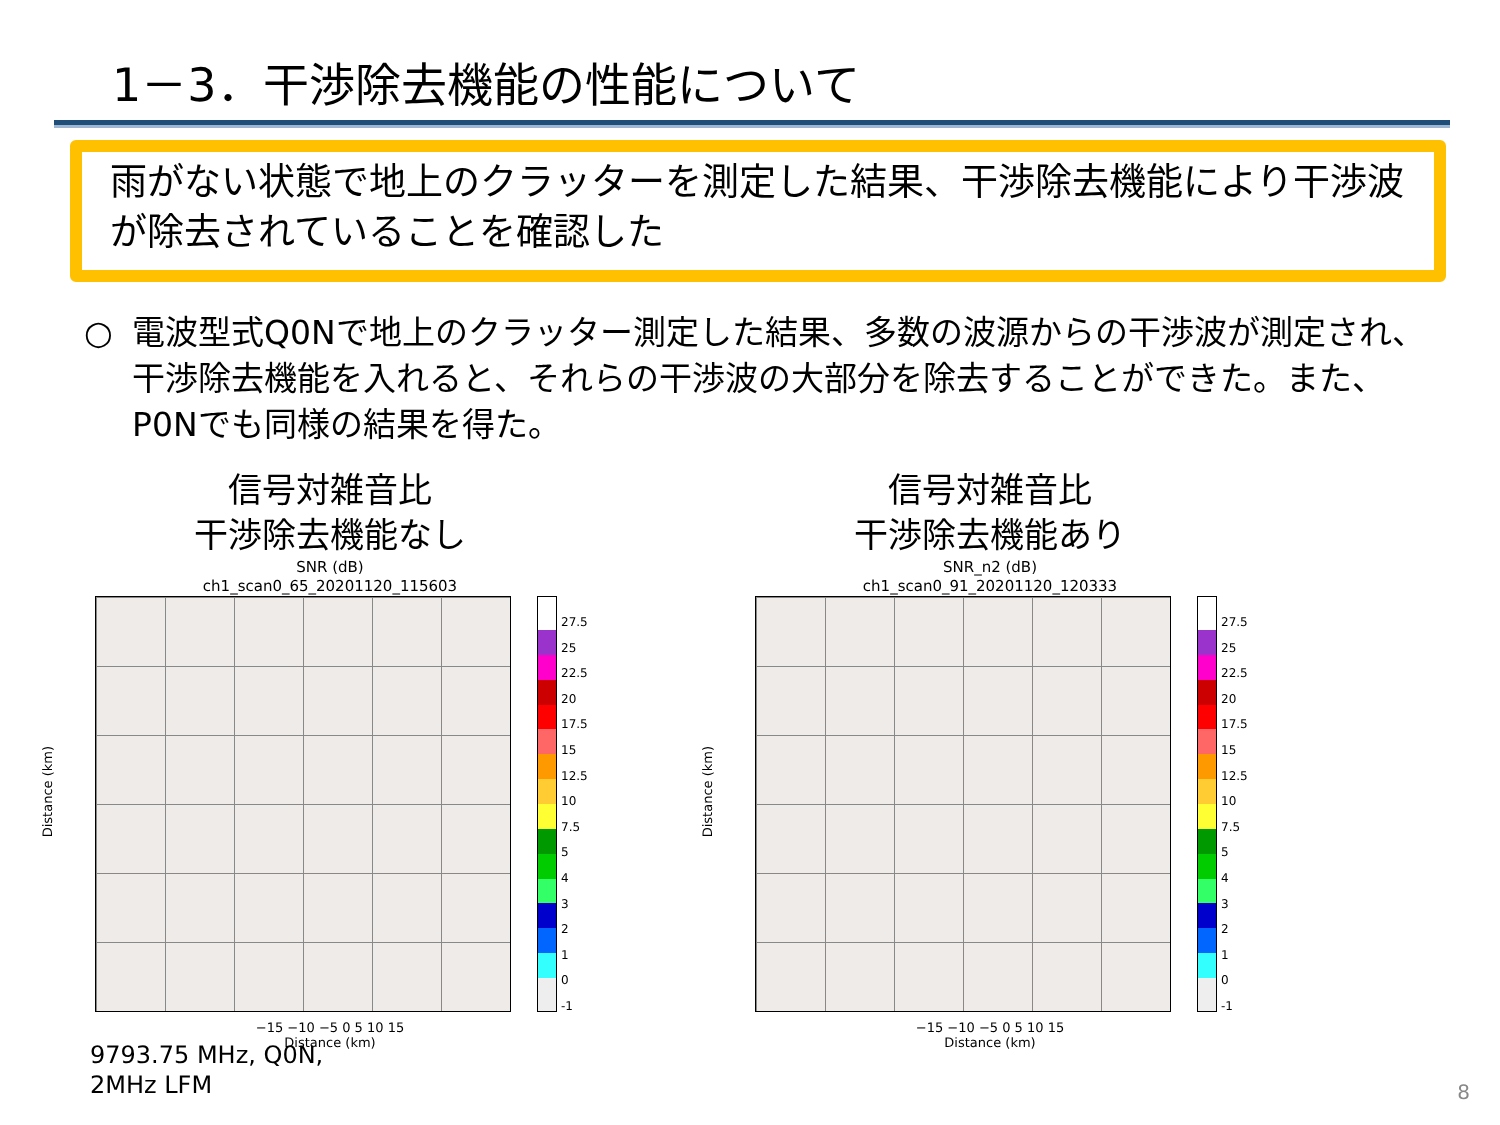1－3．干渉除去機能の性能について
雨がない状態で地上のクラッターを測定した結果、干渉除去機能により干渉波が除去されていることを確認した
○ 電波型式Q0Nで地上のクラッター測定した結果、多数の波源からの干渉波が測定され、干渉除去機能を入れると、それらの干渉波の大部分を除去することができた。また、P0Nでも同様の結果を得た。
信号対雑音比
干渉除去機能なし
SNR (dB)
ch1_scan0_65_20201120_115603
Distance (km)
27.5
25
22.5
20
17.5
15
12.5
10
7.5
5
4
3
2
1
0
-1
−15 −10 −5 0 5 10 15
Distance (km)
信号対雑音比
干渉除去機能あり
SNR_n2 (dB)
ch1_scan0_91_20201120_120333
Distance (km)
27.5
25
22.5
20
17.5
15
12.5
10
7.5
5
4
3
2
1
0
-1
−15 −10 −5 0 5 10 15
Distance (km)
9793.75 MHz, Q0N,
2MHz LFM
8